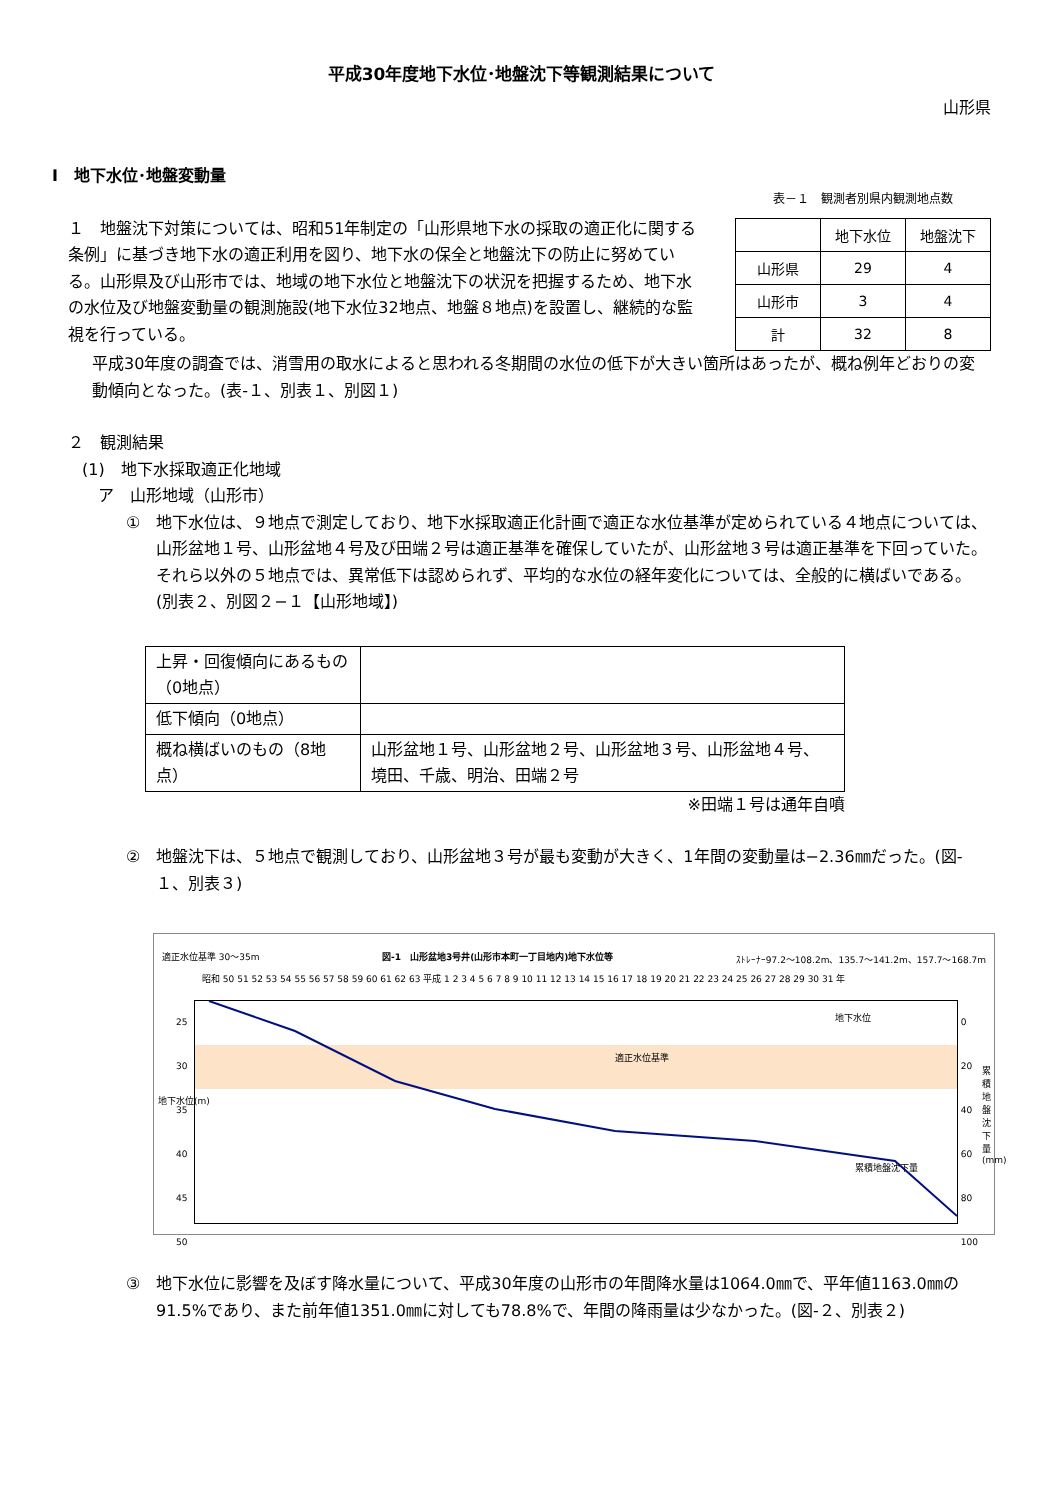平成30年度地下水位･地盤沈下等観測結果について
山形県
Ⅰ　地下水位･地盤変動量
１　地盤沈下対策については、昭和51年制定の「山形県地下水の採取の適正化に関する条例」に基づき地下水の適正利用を図り、地下水の保全と地盤沈下の防止に努めている。山形県及び山形市では、地域の地下水位と地盤沈下の状況を把握するため、地下水の水位及び地盤変動量の観測施設(地下水位32地点、地盤８地点)を設置し、継続的な監視を行っている。
表－１　観測者別県内観測地点数
| | 地下水位 | 地盤沈下 |
| --- | --- | --- |
| 山形県 | 29 | 4 |
| 山形市 | 3 | 4 |
| 計 | 32 | 8 |
平成30年度の調査では、消雪用の取水によると思われる冬期間の水位の低下が大きい箇所はあったが、概ね例年どおりの変動傾向となった。(表-１、別表１、別図１)
２　観測結果
(1)　地下水採取適正化地域
ア　山形地域（山形市）
①　地下水位は、９地点で測定しており、地下水採取適正化計画で適正な水位基準が定められている４地点については、山形盆地１号、山形盆地４号及び田端２号は適正基準を確保していたが、山形盆地３号は適正基準を下回っていた。それら以外の５地点では、異常低下は認められず、平均的な水位の経年変化については、全般的に横ばいである。(別表２、別図２−１【山形地域】)
| 上昇・回復傾向にあるもの（0地点） | |
| 低下傾向（0地点） | |
| 概ね横ばいのもの（8地点） | 山形盆地１号、山形盆地２号、山形盆地３号、山形盆地４号、境田、千歳、明治、田端２号 |
※田端１号は通年自噴
②　地盤沈下は、５地点で観測しており、山形盆地３号が最も変動が大きく、1年間の変動量は−2.36㎜だった。(図-１、別表３)
適正水位基準 30～35m 図-1　山形盆地3号井(山形市本町一丁目地内)地下水位等 ｽﾄﾚｰﾅｰ97.2～108.2m、135.7～141.2m、157.7～168.7m
昭和 50 51 52 53 54 55 56 57 58 59 60 61 62 63 平成 1 2 3 4 5 6 7 8 9 10 11 12 13 14 15 16 17 18 19 20 21 22 23 24 25 26 27 28 29 30 31 年
適正水位基準
地下水位
累積地盤沈下量
25
30
35
40
45
50
地下水位(m)
0
20
40
60
80
100
累積地盤沈下量(mm)
③　地下水位に影響を及ぼす降水量について、平成30年度の山形市の年間降水量は1064.0㎜で、平年値1163.0㎜の91.5%であり、また前年値1351.0㎜に対しても78.8%で、年間の降雨量は少なかった。(図-２、別表２)